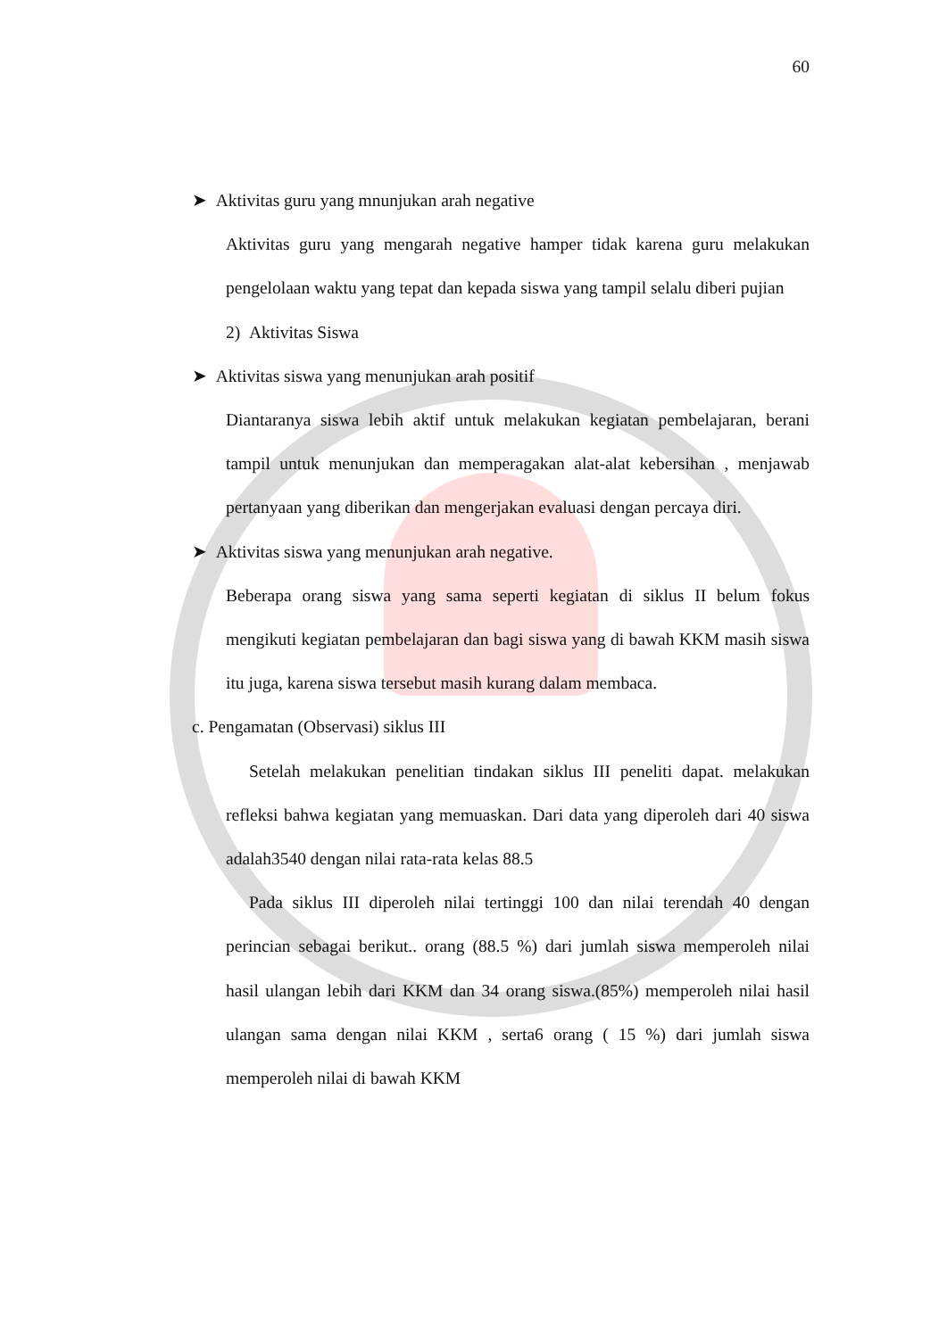60
➤ Aktivitas guru yang mnunjukan arah negative
Aktivitas guru yang mengarah negative hamper tidak karena guru melakukan pengelolaan waktu yang tepat dan kepada siswa yang tampil selalu diberi pujian
2) Aktivitas Siswa
➤ Aktivitas siswa yang menunjukan arah positif
Diantaranya siswa lebih aktif untuk melakukan kegiatan pembelajaran, berani tampil untuk menunjukan dan memperagakan alat-alat kebersihan , menjawab pertanyaan yang diberikan dan mengerjakan evaluasi dengan percaya diri.
➤ Aktivitas siswa yang menunjukan arah negative.
Beberapa orang siswa yang sama seperti kegiatan di siklus II belum fokus mengikuti kegiatan pembelajaran dan bagi siswa yang di bawah KKM masih siswa itu juga, karena siswa tersebut masih kurang dalam membaca.
c. Pengamatan (Observasi) siklus III
Setelah melakukan penelitian tindakan siklus III peneliti dapat. melakukan refleksi bahwa kegiatan yang memuaskan. Dari data yang diperoleh dari 40 siswa adalah3540 dengan nilai rata-rata kelas 88.5
Pada siklus III diperoleh nilai tertinggi 100 dan nilai terendah 40 dengan perincian sebagai berikut.. orang (88.5 %) dari jumlah siswa memperoleh nilai hasil ulangan lebih dari KKM dan 34 orang siswa.(85%) memperoleh nilai hasil ulangan sama dengan nilai KKM , serta6 orang ( 15 %) dari jumlah siswa memperoleh nilai di bawah KKM